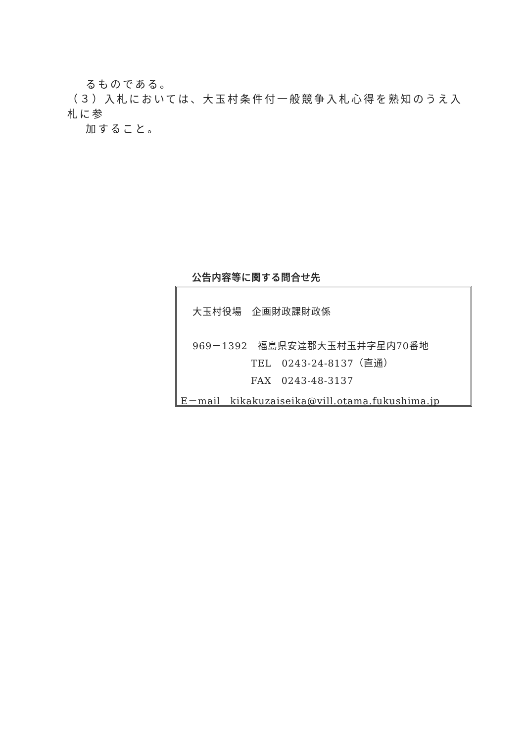るものである。
（３）入札においては、大玉村条件付一般競争入札心得を熟知のうえ入札に参
加すること。
公告内容等に関する問合せ先
大玉村役場　企画財政課財政係
969－1392　福島県安達郡大玉村玉井字星内70番地
TEL　0243-24-8137（直通）
FAX　0243-48-3137
E－mail　kikakuzaiseika@vill.otama.fukushima.jp